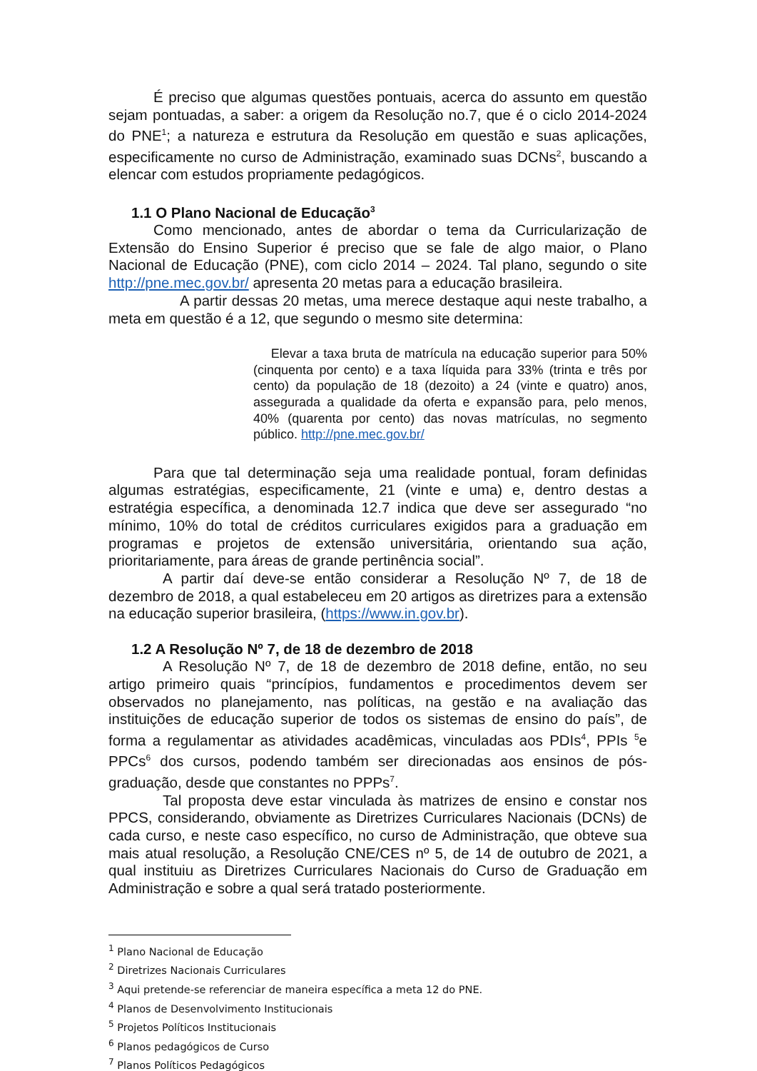É preciso que algumas questões pontuais, acerca do assunto em questão sejam pontuadas, a saber: a origem da Resolução no.7, que é o ciclo 2014-2024 do PNE<sup>1</sup>; a natureza e estrutura da Resolução em questão e suas aplicações, especificamente no curso de Administração, examinado suas DCNs<sup>2</sup>, buscando a elencar com estudos propriamente pedagógicos.
1.1 O Plano Nacional de Educação<sup>3</sup>
Como mencionado, antes de abordar o tema da Curricularização de Extensão do Ensino Superior é preciso que se fale de algo maior, o Plano Nacional de Educação (PNE), com ciclo 2014 – 2024. Tal plano, segundo o site http://pne.mec.gov.br/ apresenta 20 metas para a educação brasileira.
A partir dessas 20 metas, uma merece destaque aqui neste trabalho, a meta em questão é a 12, que segundo o mesmo site determina:
Elevar a taxa bruta de matrícula na educação superior para 50% (cinquenta por cento) e a taxa líquida para 33% (trinta e três por cento) da população de 18 (dezoito) a 24 (vinte e quatro) anos, assegurada a qualidade da oferta e expansão para, pelo menos, 40% (quarenta por cento) das novas matrículas, no segmento público. http://pne.mec.gov.br/
Para que tal determinação seja uma realidade pontual, foram definidas algumas estratégias, especificamente, 21 (vinte e uma) e, dentro destas a estratégia específica, a denominada 12.7 indica que deve ser assegurado “no mínimo, 10% do total de créditos curriculares exigidos para a graduação em programas e projetos de extensão universitária, orientando sua ação, prioritariamente, para áreas de grande pertinência social”.
A partir daí deve-se então considerar a Resolução Nº 7, de 18 de dezembro de 2018, a qual estabeleceu em 20 artigos as diretrizes para a extensão na educação superior brasileira, (https://www.in.gov.br).
1.2 A Resolução Nº 7, de 18 de dezembro de 2018
A Resolução Nº 7, de 18 de dezembro de 2018 define, então, no seu artigo primeiro quais “princípios, fundamentos e procedimentos devem ser observados no planejamento, nas políticas, na gestão e na avaliação das instituições de educação superior de todos os sistemas de ensino do país”, de forma a regulamentar as atividades acadêmicas, vinculadas aos PDIs<sup>4</sup>, PPIs <sup>5</sup>e PPCs<sup>6</sup> dos cursos, podendo também ser direcionadas aos ensinos de pós-graduação, desde que constantes no PPPs<sup>7</sup>.
Tal proposta deve estar vinculada às matrizes de ensino e constar nos PPCS, considerando, obviamente as Diretrizes Curriculares Nacionais (DCNs) de cada curso, e neste caso específico, no curso de Administração, que obteve sua mais atual resolução, a Resolução CNE/CES nº 5, de 14 de outubro de 2021, a qual instituiu as Diretrizes Curriculares Nacionais do Curso de Graduação em Administração e sobre a qual será tratado posteriormente.
<sup>1</sup> Plano Nacional de Educação
<sup>2</sup> Diretrizes Nacionais Curriculares
<sup>3</sup> Aqui pretende-se referenciar de maneira específica a meta 12 do PNE.
<sup>4</sup> Planos de Desenvolvimento Institucionais
<sup>5</sup> Projetos Políticos Institucionais
<sup>6</sup> Planos pedagógicos de Curso
<sup>7</sup> Planos Políticos Pedagógicos